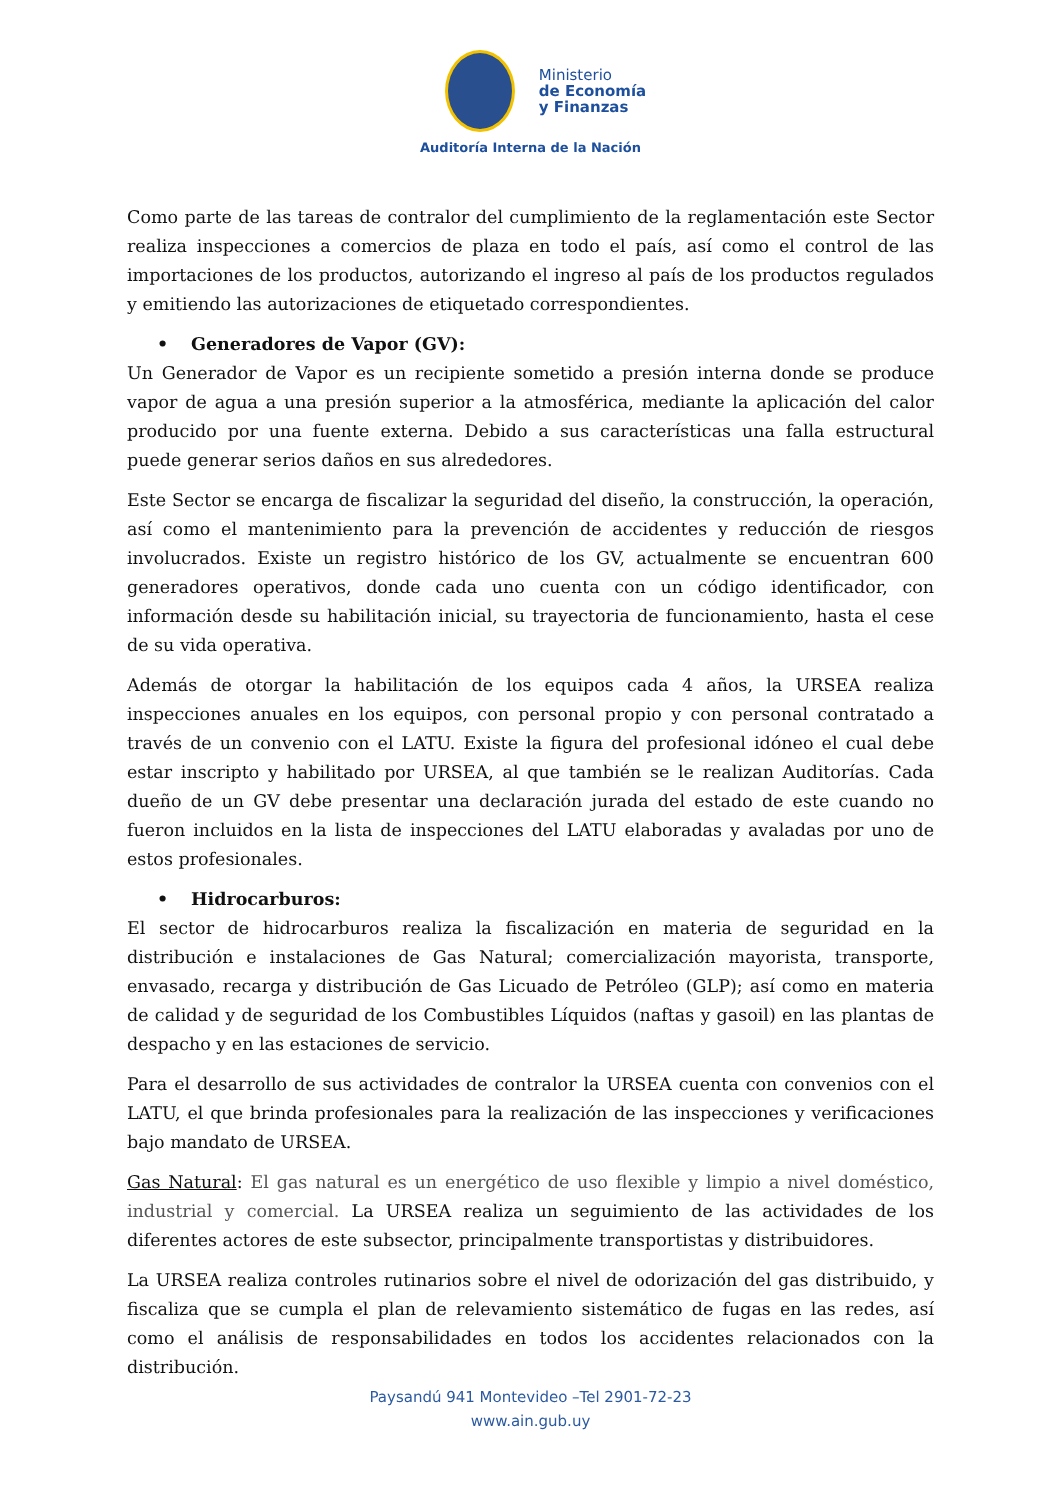Ministerio
de Economía
y Finanzas
Auditoría Interna de la Nación
Como parte de las tareas de contralor del cumplimiento de la reglamentación este Sector realiza inspecciones a comercios de plaza en todo el país, así como el control de las importaciones de los productos, autorizando el ingreso al país de los productos regulados y emitiendo las autorizaciones de etiquetado correspondientes.
• Generadores de Vapor (GV):
Un Generador de Vapor es un recipiente sometido a presión interna donde se produce vapor de agua a una presión superior a la atmosférica, mediante la aplicación del calor producido por una fuente externa. Debido a sus características una falla estructural puede generar serios daños en sus alrededores.
Este Sector se encarga de fiscalizar la seguridad del diseño, la construcción, la operación, así como el mantenimiento para la prevención de accidentes y reducción de riesgos involucrados. Existe un registro histórico de los GV, actualmente se encuentran 600 generadores operativos, donde cada uno cuenta con un código identificador, con información desde su habilitación inicial, su trayectoria de funcionamiento, hasta el cese de su vida operativa.
Además de otorgar la habilitación de los equipos cada 4 años, la URSEA realiza inspecciones anuales en los equipos, con personal propio y con personal contratado a través de un convenio con el LATU. Existe la figura del profesional idóneo el cual debe estar inscripto y habilitado por URSEA, al que también se le realizan Auditorías. Cada dueño de un GV debe presentar una declaración jurada del estado de este cuando no fueron incluidos en la lista de inspecciones del LATU elaboradas y avaladas por uno de estos profesionales.
• Hidrocarburos:
El sector de hidrocarburos realiza la fiscalización en materia de seguridad en la distribución e instalaciones de Gas Natural; comercialización mayorista, transporte, envasado, recarga y distribución de Gas Licuado de Petróleo (GLP); así como en materia de calidad y de seguridad de los Combustibles Líquidos (naftas y gasoil) en las plantas de despacho y en las estaciones de servicio.
Para el desarrollo de sus actividades de contralor la URSEA cuenta con convenios con el LATU, el que brinda profesionales para la realización de las inspecciones y verificaciones bajo mandato de URSEA.
Gas Natural: El gas natural es un energético de uso flexible y limpio a nivel doméstico, industrial y comercial. La URSEA realiza un seguimiento de las actividades de los diferentes actores de este subsector, principalmente transportistas y distribuidores.
La URSEA realiza controles rutinarios sobre el nivel de odorización del gas distribuido, y fiscaliza que se cumpla el plan de relevamiento sistemático de fugas en las redes, así como el análisis de responsabilidades en todos los accidentes relacionados con la distribución.
Paysandú 941 Montevideo –Tel 2901-72-23
www.ain.gub.uy